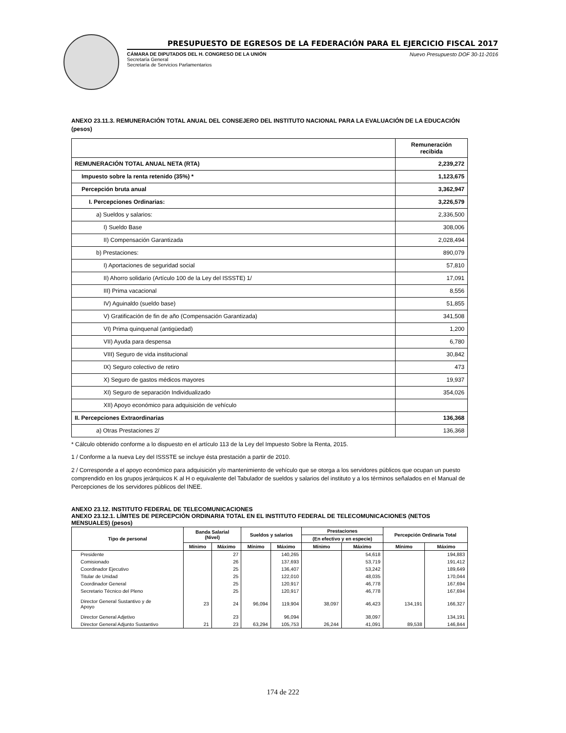PRESUPUESTO DE EGRESOS DE LA FEDERACIÓN PARA EL EJERCICIO FISCAL 2017
CÁMARA DE DIPUTADOS DEL H. CONGRESO DE LA UNIÓN
Secretaría General
Secretaría de Servicios Parlamentarios
Nuevo Presupuesto DOF 30-11-2016
ANEXO 23.11.3. REMUNERACIÓN TOTAL ANUAL DEL CONSEJERO DEL INSTITUTO NACIONAL PARA LA EVALUACIÓN DE LA EDUCACIÓN (pesos)
| | Remuneración recibida |
| --- | --- |
| REMUNERACIÓN TOTAL ANUAL NETA (RTA) | 2,239,272 |
| Impuesto sobre la renta retenido (35%) * | 1,123,675 |
| Percepción bruta anual | 3,362,947 |
| I. Percepciones Ordinarias: | 3,226,579 |
| a) Sueldos y salarios: | 2,336,500 |
| I) Sueldo Base | 308,006 |
| II) Compensación Garantizada | 2,028,494 |
| b) Prestaciones: | 890,079 |
| I) Aportaciones de seguridad social | 57,810 |
| II) Ahorro solidario (Artículo 100 de la Ley del ISSSTE) 1/ | 17,091 |
| III) Prima vacacional | 8,556 |
| IV) Aguinaldo (sueldo base) | 51,855 |
| V) Gratificación de fin de año (Compensación Garantizada) | 341,508 |
| VI) Prima quinquenal (antigüedad) | 1,200 |
| VII) Ayuda para despensa | 6,780 |
| VIII) Seguro de vida institucional | 30,842 |
| IX) Seguro colectivo de retiro | 473 |
| X) Seguro de gastos médicos mayores | 19,937 |
| XI) Seguro de separación Individualizado | 354,026 |
| XII) Apoyo económico para adquisición de vehículo | |
| II. Percepciones Extraordinarias | 136,368 |
| a) Otras Prestaciones 2/ | 136,368 |
* Cálculo obtenido conforme a lo dispuesto en el artículo 113 de la Ley del Impuesto Sobre la Renta, 2015.
1 / Conforme a la nueva Ley del ISSSTE se incluye ésta prestación a partir de 2010.
2 / Corresponde a el apoyo económico para adquisición y/o mantenimiento de vehículo que se otorga a los servidores públicos que ocupan un puesto comprendido en los grupos jerárquicos K al H o equivalente del Tabulador de sueldos y salarios del instituto y a los términos señalados en el Manual de Percepciones de los servidores públicos del INEE.
ANEXO 23.12. INSTITUTO FEDERAL DE TELECOMUNICACIONES
ANEXO 23.12.1. LÍMITES DE PERCEPCIÓN ORDINARIA TOTAL EN EL INSTITUTO FEDERAL DE TELECOMUNICACIONES (NETOS MENSUALES) (pesos)
| Tipo de personal | Banda Salarial (Nivel) | | Sueldos y salarios | | Prestaciones | | Percepción Ordinaria Total | |
| --- | --- | --- | --- | --- | --- | --- | --- | --- |
| | | | | | (En efectivo y en especie) | | | |
| | Mínimo | Máximo | Mínimo | Máximo | Mínimo | Máximo | Mínimo | Máximo |
| Presidente | | 27 | | 140,265 | | 54,618 | | 194,883 |
| Comisionado | | 26 | | 137,693 | | 53,719 | | 191,412 |
| Coordinador Ejecutivo | | 25 | | 136,407 | | 53,242 | | 189,649 |
| Titular de Unidad | | 25 | | 122,010 | | 48,035 | | 170,044 |
| Coordinador General | | 25 | | 120,917 | | 46,778 | | 167,694 |
| Secretario Técnico del Pleno | | 25 | | 120,917 | | 46,778 | | 167,694 |
| Director General Sustantivo y de Apoyo | 23 | 24 | 96,094 | 119,904 | 38,097 | 46,423 | 134,191 | 166,327 |
| Director General Adjetivo | | 23 | | 96,094 | | 38,097 | | 134,191 |
| Director General Adjunto Sustantivo | 21 | 23 | 63,294 | 105,753 | 26,244 | 41,091 | 89,538 | 146,844 |
174 de 222